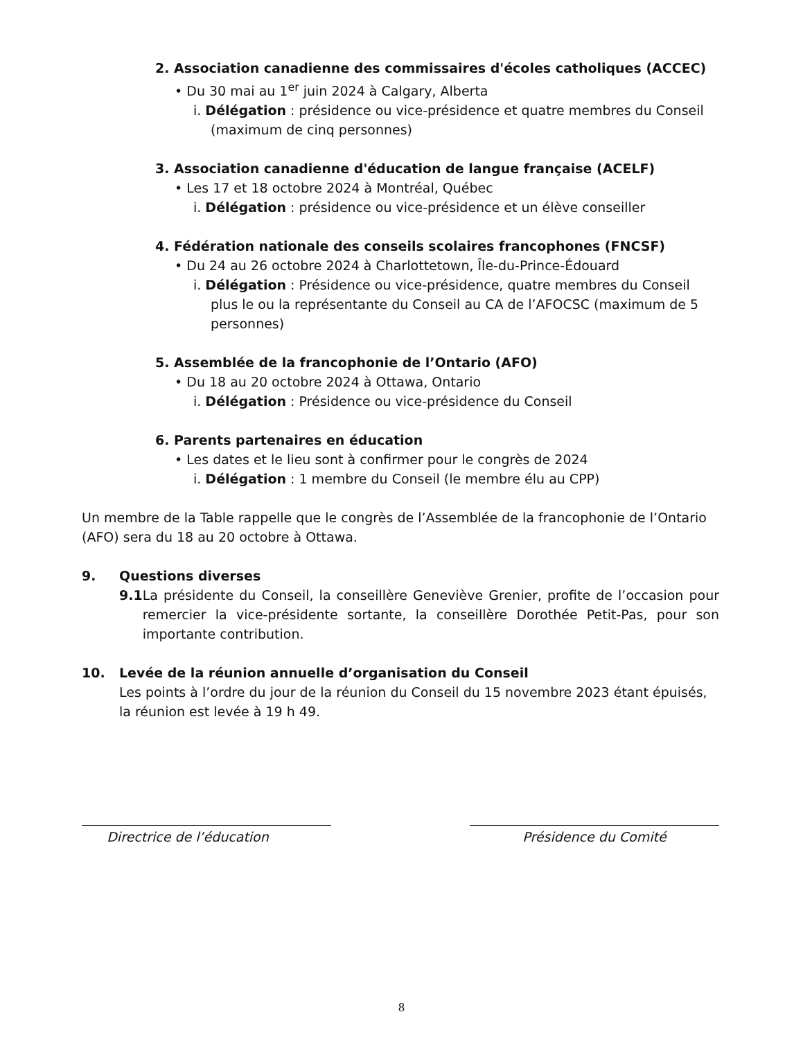2. Association canadienne des commissaires d'écoles catholiques (ACCEC)
• Du 30 mai au 1<sup>er</sup> juin 2024 à Calgary, Alberta
i. Délégation : présidence ou vice-présidence et quatre membres du Conseil (maximum de cinq personnes)
3. Association canadienne d'éducation de langue française (ACELF)
• Les 17 et 18 octobre 2024 à Montréal, Québec
i. Délégation : présidence ou vice-présidence et un élève conseiller
4. Fédération nationale des conseils scolaires francophones (FNCSF)
• Du 24 au 26 octobre 2024 à Charlottetown, Île-du-Prince-Édouard
i. Délégation : Présidence ou vice-présidence, quatre membres du Conseil plus le ou la représentante du Conseil au CA de l’AFOCSC (maximum de 5 personnes)
5. Assemblée de la francophonie de l’Ontario (AFO)
• Du 18 au 20 octobre 2024 à Ottawa, Ontario
i. Délégation : Présidence ou vice-présidence du Conseil
6. Parents partenaires en éducation
• Les dates et le lieu sont à confirmer pour le congrès de 2024
i. Délégation : 1 membre du Conseil (le membre élu au CPP)
Un membre de la Table rappelle que le congrès de l’Assemblée de la francophonie de l’Ontario (AFO) sera du 18 au 20 octobre à Ottawa.
9. Questions diverses
9.1 La présidente du Conseil, la conseillère Geneviève Grenier, profite de l’occasion pour remercier la vice-présidente sortante, la conseillère Dorothée Petit-Pas, pour son importante contribution.
10. Levée de la réunion annuelle d’organisation du Conseil
Les points à l’ordre du jour de la réunion du Conseil du 15 novembre 2023 étant épuisés, la réunion est levée à 19 h 49.
Directrice de l’éducation Présidence du Comité
8